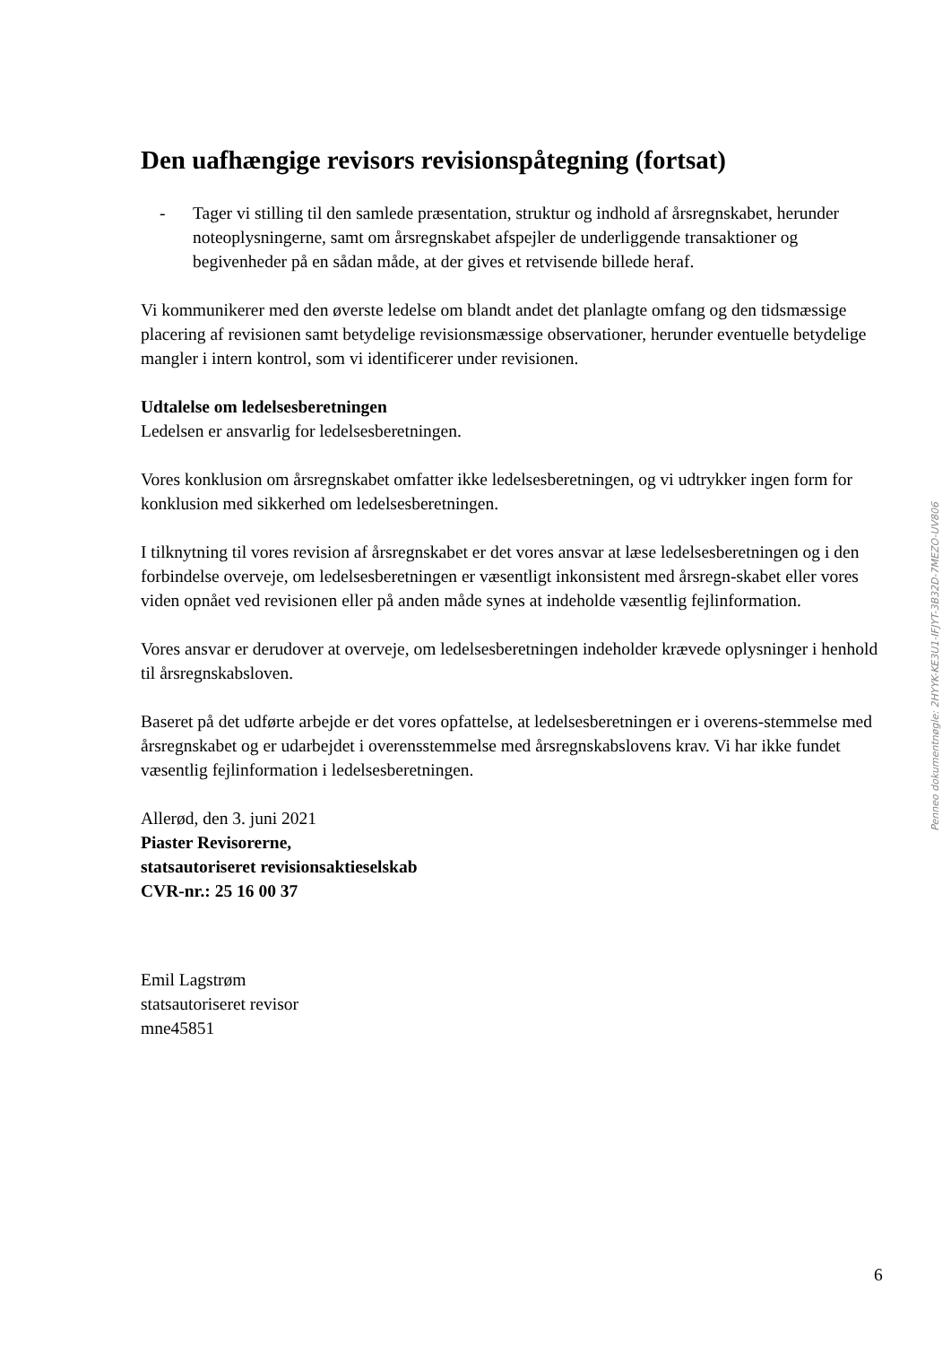Den uafhængige revisors revisionspåtegning (fortsat)
- Tager vi stilling til den samlede præsentation, struktur og indhold af årsregnskabet, herunder noteoplysningerne, samt om årsregnskabet afspejler de underliggende transaktioner og begivenheder på en sådan måde, at der gives et retvisende billede heraf.
Vi kommunikerer med den øverste ledelse om blandt andet det planlagte omfang og den tidsmæssige placering af revisionen samt betydelige revisionsmæssige observationer, herunder eventuelle betydelige mangler i intern kontrol, som vi identificerer under revisionen.
Udtalelse om ledelsesberetningen
Ledelsen er ansvarlig for ledelsesberetningen.
Vores konklusion om årsregnskabet omfatter ikke ledelsesberetningen, og vi udtrykker ingen form for konklusion med sikkerhed om ledelsesberetningen.
I tilknytning til vores revision af årsregnskabet er det vores ansvar at læse ledelsesberetningen og i den forbindelse overveje, om ledelsesberetningen er væsentligt inkonsistent med årsregn-skabet eller vores viden opnået ved revisionen eller på anden måde synes at indeholde væsentlig fejlinformation.
Vores ansvar er derudover at overveje, om ledelsesberetningen indeholder krævede oplysninger i henhold til årsregnskabsloven.
Baseret på det udførte arbejde er det vores opfattelse, at ledelsesberetningen er i overens-stemmelse med årsregnskabet og er udarbejdet i overensstemmelse med årsregnskabslovens krav. Vi har ikke fundet væsentlig fejlinformation i ledelsesberetningen.
Allerød, den 3. juni 2021
Piaster Revisorerne,
statsautoriseret revisionsaktieselskab
CVR-nr.: 25 16 00 37
Emil Lagstrøm
statsautoriseret revisor
mne45851
Penneo dokumentnøgle: 2HYYK-KE3U1-IFJYT-3B32D-7MEZO-UV806
6